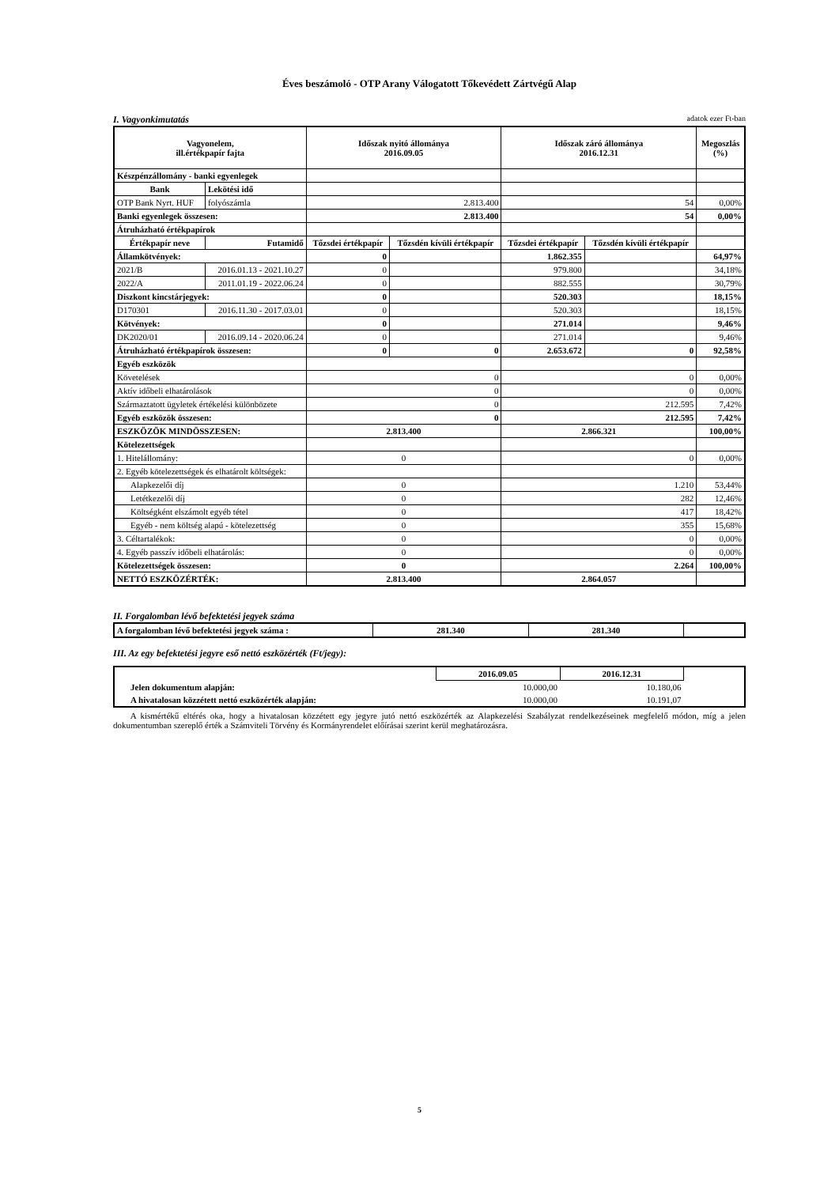Éves beszámoló - OTP Arany Válogatott Tőkevédett Zártvégű Alap
I. Vagyonkimutatás adatok ezer Ft-ban
| Vagyonelem, ill.értékpapír fajta | | Időszak nyitó állománya 2016.09.05 | | Időszak záró állománya 2016.12.31 | | Megoszlás (%) |
| --- | --- | --- | --- | --- | --- | --- |
| Készpénzállomány - banki egyenlegek | | | | | | |
| Bank | Lekötési idő | | | | | |
| OTP Bank Nyrt. HUF | folyószámla | 2.813.400 | | 54 | | 0,00% |
| Banki egyenlegek összesen: | | 2.813.400 | | 54 | | 0,00% |
| Átruházható értékpapírok | | | | | | |
| Értékpapír neve | Futamidő | Tőzsdei értékpapír | Tőzsdén kívüli értékpapír | Tőzsdei értékpapír | Tőzsdén kívüli értékpapír | |
| Államkötvények: | | 0 | | 1.862.355 | | 64,97% |
| 2021/B | 2016.01.13 - 2021.10.27 | 0 | | 979.800 | | 34,18% |
| 2022/A | 2011.01.19 - 2022.06.24 | 0 | | 882.555 | | 30,79% |
| Diszkont kincstárjegyek: | | 0 | | 520.303 | | 18,15% |
| D170301 | 2016.11.30 - 2017.03.01 | 0 | | 520.303 | | 18,15% |
| Kötvények: | | 0 | | 271.014 | | 9,46% |
| DK2020/01 | 2016.09.14 - 2020.06.24 | 0 | | 271.014 | | 9,46% |
| Átruházható értékpapírok összesen: | | 0 | 0 | 2.653.672 | 0 | 92,58% |
| Egyéb eszközök | | | | | | |
| Követelések | | 0 | | 0 | | 0,00% |
| Aktív időbeli elhatárolások | | 0 | | 0 | | 0,00% |
| Származtatott ügyletek értékelési különbözete | | 0 | | 212.595 | | 7,42% |
| Egyéb eszközök összesen: | | 0 | | 212.595 | | 7,42% |
| ESZKÖZÖK MINDÖSSZESEN: | | 2.813.400 | | 2.866.321 | | 100,00% |
| Kötelezettségek | | | | | | |
| 1. Hitelállomány: | | 0 | | 0 | | 0,00% |
| 2. Egyéb kötelezettségek és elhatárolt költségek: | | | | | | |
| Alapkezelői díj | | 0 | | 1.210 | | 53,44% |
| Letétkezelői díj | | 0 | | 282 | | 12,46% |
| Költségként elszámolt egyéb tétel | | 0 | | 417 | | 18,42% |
| Egyéb - nem költség alapú - kötelezettség | | 0 | | 355 | | 15,68% |
| 3. Céltartalékok: | | 0 | | 0 | | 0,00% |
| 4. Egyéb passzív időbeli elhatárolás: | | 0 | | 0 | | 0,00% |
| Kötelezettségek összesen: | | 0 | | 2.264 | | 100,00% |
| NETTÓ ESZKÖZÉRTÉK: | | 2.813.400 | | 2.864.057 | | |
II. Forgalomban lévő befektetési jegyek száma
| A forgalomban lévő befektetési jegyek száma : | 281.340 | 281.340 | |
III. Az egy befektetési jegyre eső nettó eszközérték (Ft/jegy):
| | 2016.09.05 | 2016.12.31 | |
| Jelen dokumentum alapján: | 10.000,00 | 10.180,06 | |
| A hivatalosan közzétett nettó eszközérték alapján: | 10.000,00 | 10.191,07 | |
A kismértékű eltérés oka, hogy a hivatalosan közzétett egy jegyre jutó nettó eszközérték az Alapkezelési Szabályzat rendelkezéseinek megfelelő módon, míg a jelen dokumentumban szereplő érték a Számviteli Törvény és Kormányrendelet előírásai szerint kerül meghatározásra.
5